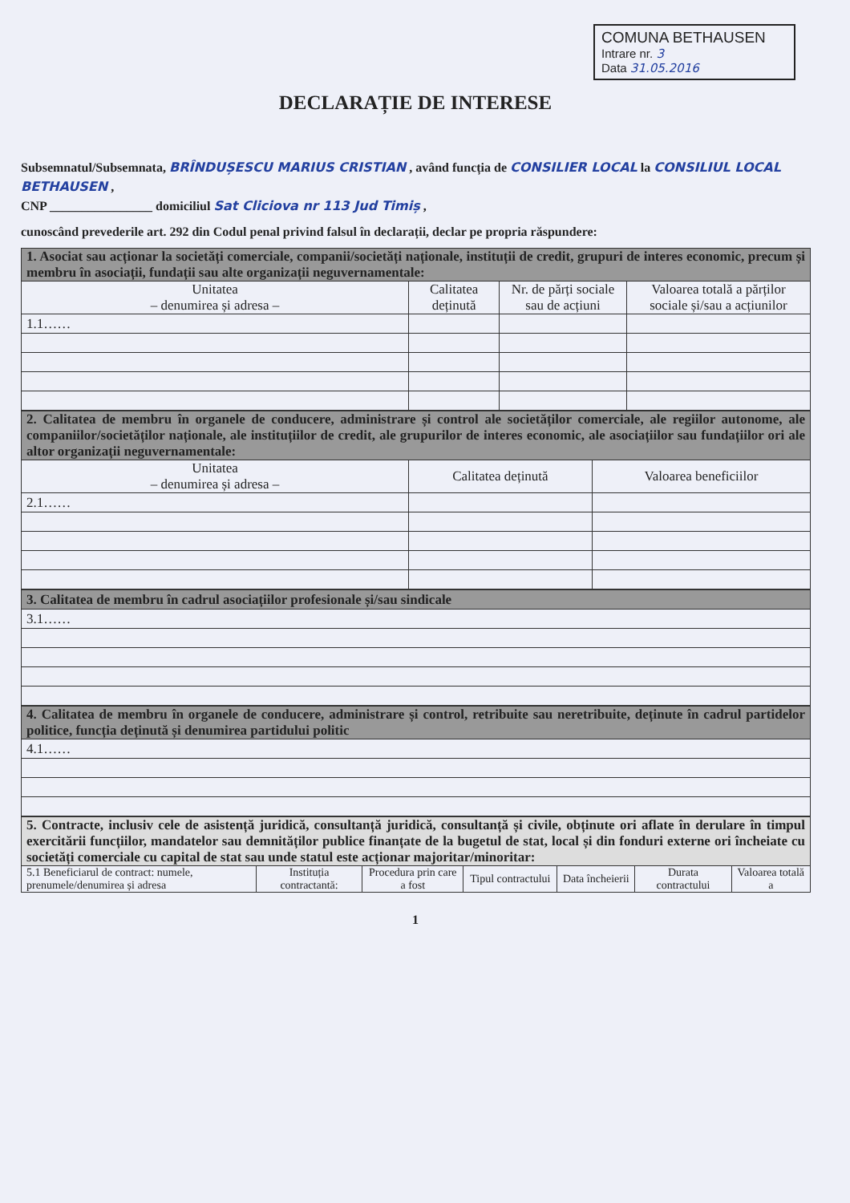COMUNA BETHAUSEN
Intrare nr. 3
Data 31.05.2016
DECLARAȚIE DE INTERESE
Subsemnatul/Subsemnata, BRÎNDUȘESCU MARIUS CRISTIAN , având funcția de CONSILIER LOCAL la CONSILIUL LOCAL BETHAUSEN ,
CNP ________________ domiciliul Sat Cliciova nr 113 Jud Timiș ,
cunoscând prevederile art. 292 din Codul penal privind falsul în declarații, declar pe propria răspundere:
| 1. Asociat sau acționar la societăți comerciale, companii/societăți naționale, instituții de credit, grupuri de interes economic, precum și membru în asociații, fundații sau alte organizații neguvernamentale: | | | |
| Unitatea – denumirea și adresa – | Calitatea deținută | Nr. de părți sociale sau de acțiuni | Valoarea totală a părților sociale și/sau a acțiunilor |
| 1.1…… | | | |
| 2. Calitatea de membru în organele de conducere, administrare și control ale societăților comerciale, ale regiilor autonome, ale companiilor/societăților naționale, ale instituțiilor de credit, ale grupurilor de interes economic, ale asociațiilor sau fundațiilor ori ale altor organizații neguvernamentale: | | |
| Unitatea – denumirea și adresa – | Calitatea deținută | Valoarea beneficiilor |
| 2.1…… | | |
| 3. Calitatea de membru în cadrul asociațiilor profesionale și/sau sindicale |
| 3.1…… |
| 4. Calitatea de membru în organele de conducere, administrare și control, retribuite sau neretribuite, deținute în cadrul partidelor politice, funcția deținută și denumirea partidului politic |
| 4.1…… |
| 5. Contracte, inclusiv cele de asistență juridică, consultanță juridică, consultanță și civile, obținute ori aflate în derulare în timpul exercitării funcțiilor, mandatelor sau demnităților publice finanțate de la bugetul de stat, local și din fonduri externe ori încheiate cu societăți comerciale cu capital de stat sau unde statul este acționar majoritar/minoritar: | | | | | | |
| 5.1 Beneficiarul de contract: numele, prenumele/denumirea și adresa | Instituția contractantă: | Procedura prin care a fost | Tipul contractului | Data încheierii | Durata contractului | Valoarea totală a |
1